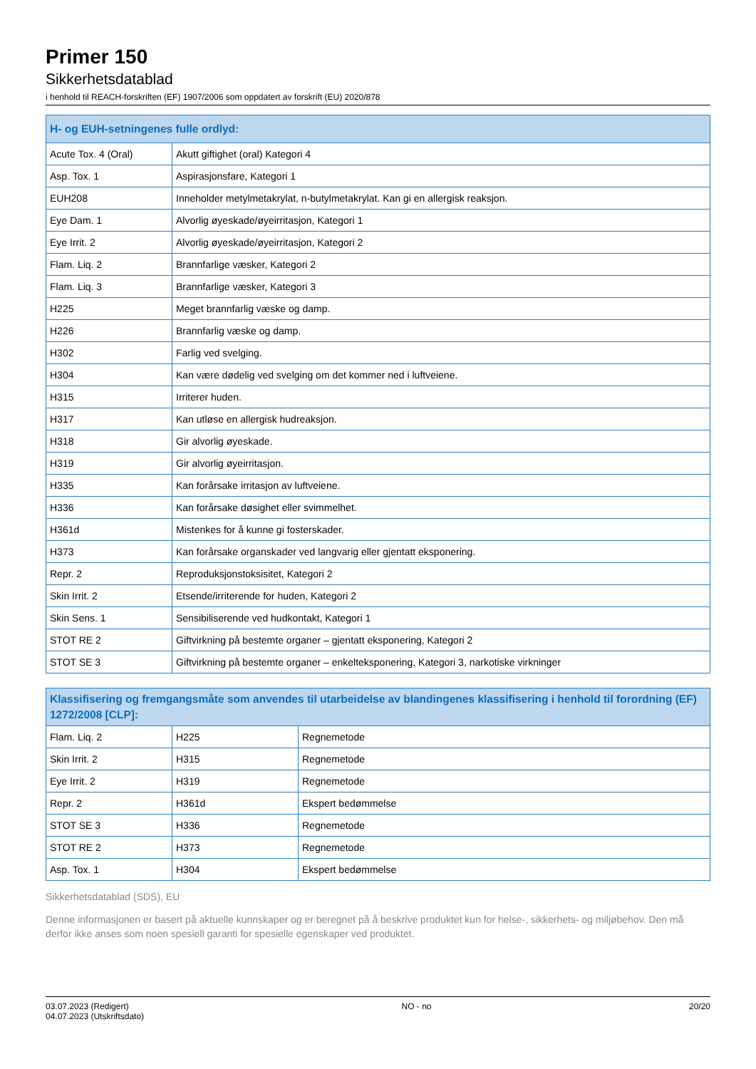Primer 150
Sikkerhetsdatablad
i henhold til REACH-forskriften (EF) 1907/2006 som oppdatert av forskrift (EU) 2020/878
| H- og EUH-setningenes fulle ordlyd: | |
| --- | --- |
| Acute Tox. 4 (Oral) | Akutt giftighet (oral) Kategori 4 |
| Asp. Tox. 1 | Aspirasjonsfare, Kategori 1 |
| EUH208 | Inneholder metylmetakrylat, n-butylmetakrylat. Kan gi en allergisk reaksjon. |
| Eye Dam. 1 | Alvorlig øyeskade/øyeirritasjon, Kategori 1 |
| Eye Irrit. 2 | Alvorlig øyeskade/øyeirritasjon, Kategori 2 |
| Flam. Liq. 2 | Brannfarlige væsker, Kategori 2 |
| Flam. Liq. 3 | Brannfarlige væsker, Kategori 3 |
| H225 | Meget brannfarlig væske og damp. |
| H226 | Brannfarlig væske og damp. |
| H302 | Farlig ved svelging. |
| H304 | Kan være dødelig ved svelging om det kommer ned i luftveiene. |
| H315 | Irriterer huden. |
| H317 | Kan utløse en allergisk hudreaksjon. |
| H318 | Gir alvorlig øyeskade. |
| H319 | Gir alvorlig øyeirritasjon. |
| H335 | Kan forårsake irritasjon av luftveiene. |
| H336 | Kan forårsake døsighet eller svimmelhet. |
| H361d | Mistenkes for å kunne gi fosterskader. |
| H373 | Kan forårsake organskader ved langvarig eller gjentatt eksponering. |
| Repr. 2 | Reproduksjonstoksisitet, Kategori 2 |
| Skin Irrit. 2 | Etsende/irriterende for huden, Kategori 2 |
| Skin Sens. 1 | Sensibiliserende ved hudkontakt, Kategori 1 |
| STOT RE 2 | Giftvirkning på bestemte organer – gjentatt eksponering, Kategori 2 |
| STOT SE 3 | Giftvirkning på bestemte organer – enkelteksponering, Kategori 3, narkotiske virkninger |
| Klassifisering og fremgangsmåte som anvendes til utarbeidelse av blandingenes klassifisering i henhold til forordning (EF) 1272/2008 [CLP]: | | |
| --- | --- | --- |
| Flam. Liq. 2 | H225 | Regnemetode |
| Skin Irrit. 2 | H315 | Regnemetode |
| Eye Irrit. 2 | H319 | Regnemetode |
| Repr. 2 | H361d | Ekspert bedømmelse |
| STOT SE 3 | H336 | Regnemetode |
| STOT RE 2 | H373 | Regnemetode |
| Asp. Tox. 1 | H304 | Ekspert bedømmelse |
Sikkerhetsdatablad (SDS), EU
Denne informasjonen er basert på aktuelle kunnskaper og er beregnet på å beskrive produktet kun for helse-, sikkerhets- og miljøbehov. Den må derfor ikke anses som noen spesiell garanti for spesielle egenskaper ved produktet.
03.07.2023 (Redigert)
04.07.2023 (Utskriftsdato)
NO - no 20/20